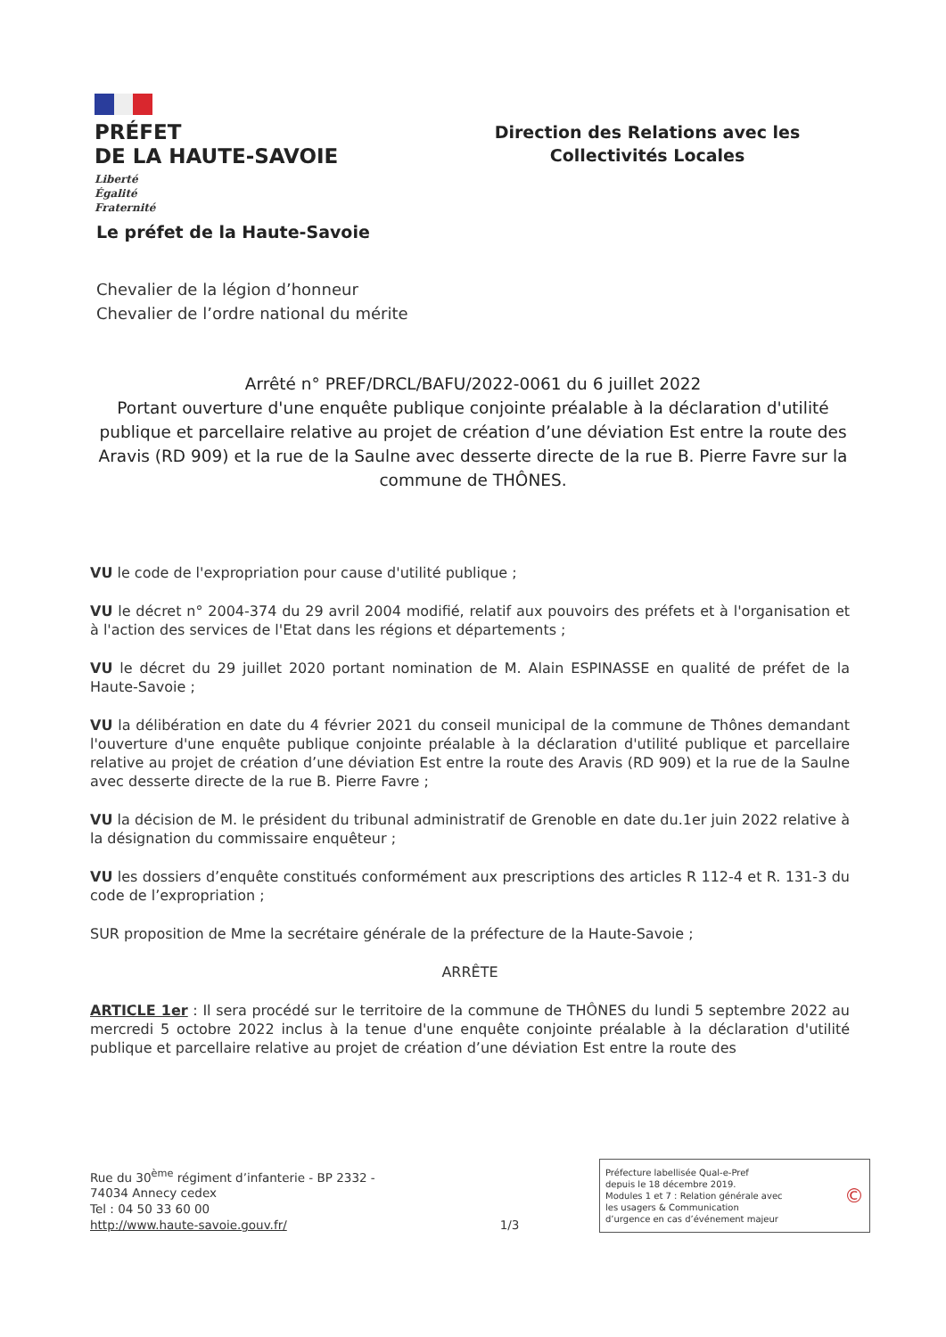PRÉFET
DE LA HAUTE-SAVOIE
Liberté
Égalité
Fraternité
Direction des Relations avec les
Collectivités Locales
Le préfet de la Haute-Savoie
Chevalier de la légion d’honneur
Chevalier de l’ordre national du mérite
Arrêté n° PREF/DRCL/BAFU/2022-0061 du 6 juillet 2022
Portant ouverture d'une enquête publique conjointe préalable à la déclaration d'utilité publique et parcellaire relative au projet de création d’une déviation Est entre la route des Aravis (RD 909) et la rue de la Saulne avec desserte directe de la rue B. Pierre Favre sur la commune de THÔNES.
VU le code de l'expropriation pour cause d'utilité publique ;
VU le décret n° 2004-374 du 29 avril 2004 modifié, relatif aux pouvoirs des préfets et à l'organisation et à l'action des services de l'Etat dans les régions et départements ;
VU le décret du 29 juillet 2020 portant nomination de M. Alain ESPINASSE en qualité de préfet de la Haute-Savoie ;
VU la délibération en date du 4 février 2021 du conseil municipal de la commune de Thônes demandant l'ouverture d'une enquête publique conjointe préalable à la déclaration d'utilité publique et parcellaire relative au projet de création d’une déviation Est entre la route des Aravis (RD 909) et la rue de la Saulne avec desserte directe de la rue B. Pierre Favre ;
VU la décision de M. le président du tribunal administratif de Grenoble en date du.1er juin 2022 relative à la désignation du commissaire enquêteur ;
VU les dossiers d’enquête constitués conformément aux prescriptions des articles R 112-4 et R. 131-3 du code de l’expropriation ;
SUR proposition de Mme la secrétaire générale de la préfecture de la Haute-Savoie ;
ARRÊTE
ARTICLE 1er : Il sera procédé sur le territoire de la commune de THÔNES du lundi 5 septembre 2022 au mercredi 5 octobre 2022 inclus à la tenue d'une enquête conjointe préalable à la déclaration d'utilité publique et parcellaire relative au projet de création d’une déviation Est entre la route des
Rue du 30<sup>ème</sup> régiment d’infanterie - BP 2332 -
74034 Annecy cedex
Tel : 04 50 33 60 00
http://www.haute-savoie.gouv.fr/
1/3
Préfecture labellisée Qual-e-Pref
depuis le 18 décembre 2019.
Modules 1 et 7 : Relation générale avec
les usagers & Communication
d’urgence en cas d’événement majeur
©